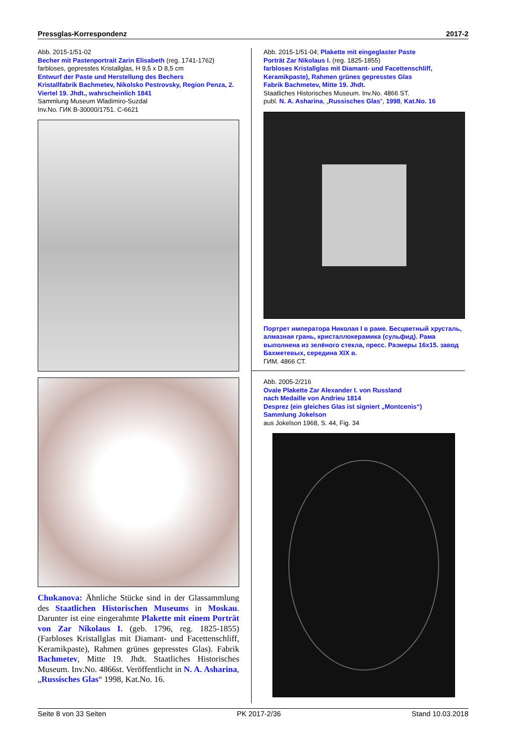Pressglas-Korrespondenz 2017-2
Abb. 2015-1/51-02
Becher mit Pastenportrait Zarin Elisabeth (reg. 1741-1762)
farbloses, gepresstes Kristallglas, H 9,5 x D 8,5 cm
Entwurf der Paste und Herstellung des Bechers
Kristallfabrik Bachmetev, Nikolsko Pestrovsky, Region Penza, 2. Viertel 19. Jhdt., wahrscheinlich 1841
Sammlung Museum Wladimiro-Suzdal
Inv.No. ГИК В-30000/1751. С-6621
Chukanova: Ähnliche Stücke sind in der Glassammlung des Staatlichen Historischen Museums in Moskau. Darunter ist eine eingerahmte Plakette mit einem Porträt von Zar Nikolaus I. (geb. 1796, reg. 1825-1855) (Farbloses Kristallglas mit Diamant- und Facettenschliff, Keramikpaste), Rahmen grünes gepresstes Glas). Fabrik Bachmetev, Mitte 19. Jhdt. Staatliches Historisches Museum. Inv.No. 4866st. Veröffentlicht in N. A. Asharina, „Russisches Glas“ 1998, Kat.No. 16.
Abb. 2015-1/51-04; Plakette mit eingeglaster Paste
Porträt Zar Nikolaus I. (reg. 1825-1855)
farbloses Kristallglas mit Diamant- und Facettenschliff, Keramikpaste), Rahmen grünes gepresstes Glas
Fabrik Bachmetev, Mitte 19. Jhdt.
Staatliches Historisches Museum. Inv.No. 4866 ST.
publ. N. A. Asharina, „Russisches Glas“, 1998, Kat.No. 16
Портрет императора Николая I в раме. Бесцветный хрусталь, алмазная грань, кристаллокерамика (сульфид). Рама выполнена из зелёного стекла, пресс. Размеры 16х15. завод Бахметевых, середина XIX в.
ГИМ. 4866 СТ.
Abb. 2005-2/216
Ovale Plakette Zar Alexander I. von Russland
nach Medaille von Andrieu 1814
Desprez (ein gleiches Glas ist signiert „Montcenis“)
Sammlung Jokelson
aus Jokelson 1968, S. 44, Fig. 34
Seite 8 von 33 Seiten PK 2017-2/36 Stand 10.03.2018